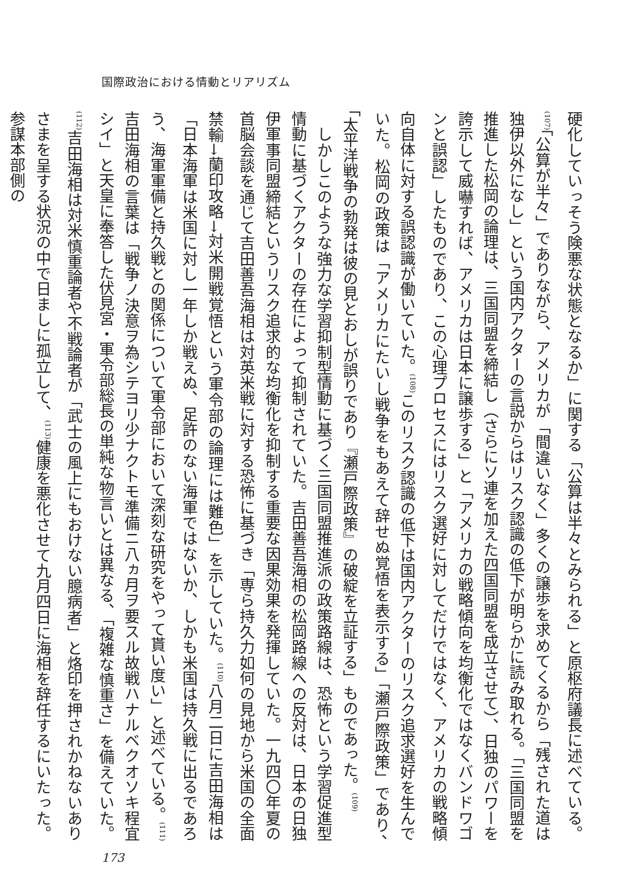国際政治における情動とリアリズム
硬化していっそう険悪な状態となるか」に関する「公算は半々とみられる」と原枢府議長に述べている。<sup>(107)</sup>「公算が半々」でありながら、アメリカが「間違いなく」多くの譲歩を求めてくるから「残された道は独伊以外になし」という国内アクターの言説からはリスク認識の低下が明らかに読み取れる。「三国同盟を推進した松岡の論理は、三国同盟を締結し（さらにソ連を加えた四国同盟を成立させて）、日独のパワーを誇示して威嚇すれば、アメリカは日本に譲歩する」と「アメリカの戦略傾向を均衡化ではなくバンドワゴンと誤認」したものであり、この心理プロセスにはリスク選好に対してだけではなく、アメリカの戦略傾向自体に対する誤認識が働いていた。<sup>(108)</sup>このリスク認識の低下は国内アクターのリスク追求選好を生んでいた。松岡の政策は「アメリカにたいし戦争をもあえて辞せぬ覚悟を表示する」「瀬戸際政策」であり、「太平洋戦争の勃発は彼の見とおしが誤りであり『瀬戸際政策』の破綻を立証する」ものであった。<sup>(109)</sup>
　しかしこのような強力な学習抑制型情動に基づく三国同盟推進派の政策路線は、恐怖という学習促進型情動に基づくアクターの存在によって抑制されていた。吉田善吾海相の松岡路線への反対は、日本の日独伊軍事同盟締結というリスク追求的な均衡化を抑制する重要な因果効果を発揮していた。一九四〇年夏の首脳会談を通じて吉田善吾海相は対英米戦に対する恐怖に基づき「専ら持久力如何の見地から米国の全面禁輸→蘭印攻略→対米開戦覚悟という軍令部の論理には難色」を示していた。<sup>(110)</sup>八月二日に吉田海相は「日本海軍は米国に対し一年しか戦えぬ、足許のない海軍ではないか、しかも米国は持久戦に出るであろう、海軍軍備と持久戦との関係について軍令部において深刻な研究をやって貰い度い」と述べている。<sup>(111)</sup>吉田海相の言葉は「戦争ノ決意ヲ為シテヨリ少ナクトモ準備ニ八ヵ月ヲ要スル故戦ハナルベクオソキ程宜シイ」と天皇に奉答した伏見宮・軍令部総長の単純な物言いとは異なる、「複雑な慎重さ」を備えていた。<sup>(112)</sup>吉田海相は対米慎重論者や不戦論者が「武士の風上にもおけない臆病者」と烙印を押されかねないありさまを呈する状況の中で日ましに孤立して、<sup>(113)</sup>健康を悪化させて九月四日に海相を辞任するにいたった。参謀本部側の
173